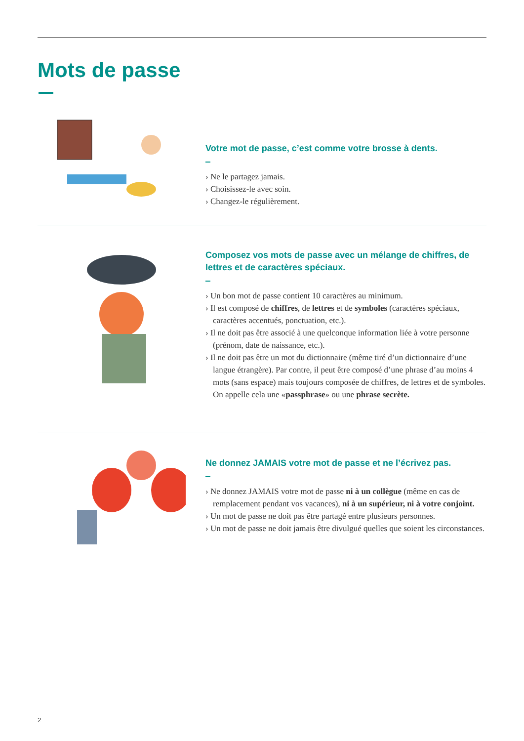Mots de passe
Votre mot de passe, c’est comme votre brosse à dents.
› Ne le partagez jamais.
› Choisissez-le avec soin.
› Changez-le régulièrement.
Composez vos mots de passe avec un mélange de chiffres, de lettres et de caractères spéciaux.
› Un bon mot de passe contient 10 caractères au minimum.
› Il est composé de chiffres, de lettres et de symboles (caractères spéciaux, caractères accentués, ponctuation, etc.).
› Il ne doit pas être associé à une quelconque information liée à votre personne (prénom, date de naissance, etc.).
› Il ne doit pas être un mot du dictionnaire (même tiré d’un dictionnaire d’une langue étrangère). Par contre, il peut être composé d’une phrase d’au moins 4 mots (sans espace) mais toujours composée de chiffres, de lettres et de symboles. On appelle cela une «passphrase» ou une phrase secrète.
Ne donnez JAMAIS votre mot de passe et ne l’écrivez pas.
› Ne donnez JAMAIS votre mot de passe ni à un collègue (même en cas de remplacement pendant vos vacances), ni à un supérieur, ni à votre conjoint.
› Un mot de passe ne doit pas être partagé entre plusieurs personnes.
› Un mot de passe ne doit jamais être divulgué quelles que soient les circonstances.
2